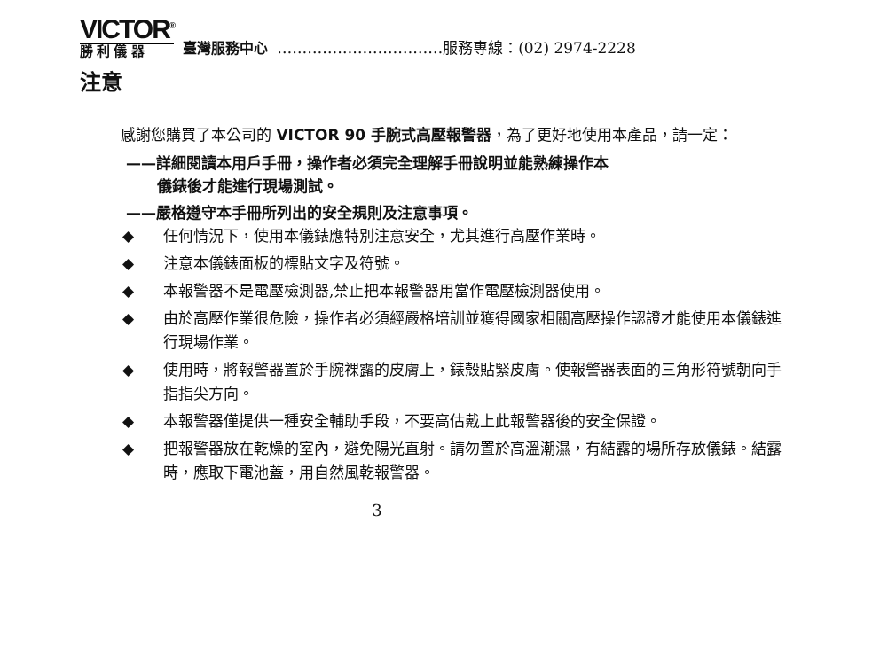VICTOR<sup>®</sup>
勝 利 儀 器
臺灣服務中心 ……………………………服務專線：(02) 2974-2228
注意
感謝您購買了本公司的 VICTOR 90 手腕式高壓報警器，為了更好地使用本產品，請一定：
——詳細閱讀本用戶手冊，操作者必須完全理解手冊說明並能熟練操作本
儀錶後才能進行現場測試。
——嚴格遵守本手冊所列出的安全規則及注意事項。
◆ 任何情況下，使用本儀錶應特別注意安全，尤其進行高壓作業時。
◆ 注意本儀錶面板的標貼文字及符號。
◆ 本報警器不是電壓檢測器,禁止把本報警器用當作電壓檢測器使用。
◆ 由於高壓作業很危險，操作者必須經嚴格培訓並獲得國家相關高壓操作認證才能使用本儀錶進行現場作業。
◆ 使用時，將報警器置於手腕裸露的皮膚上，錶殼貼緊皮膚。使報警器表面的三角形符號朝向手指指尖方向。
◆ 本報警器僅提供一種安全輔助手段，不要高估戴上此報警器後的安全保證。
◆ 把報警器放在乾燥的室內，避免陽光直射。請勿置於高溫潮濕，有結露的場所存放儀錶。結露時，應取下電池蓋，用自然風乾報警器。
3